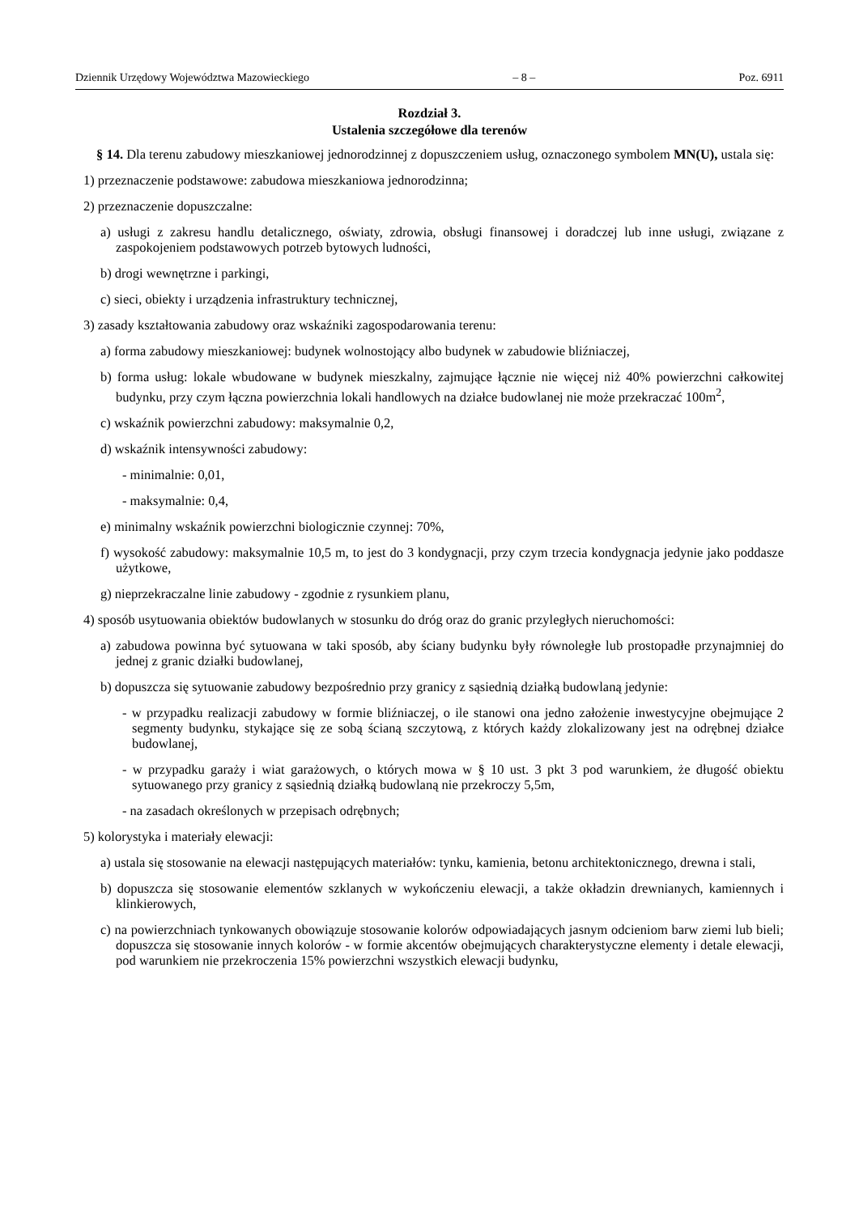Dziennik Urzędowy Województwa Mazowieckiego – 8 – Poz. 6911
Rozdział 3.
Ustalenia szczegółowe dla terenów
§ 14. Dla terenu zabudowy mieszkaniowej jednorodzinnej z dopuszczeniem usług, oznaczonego symbolem MN(U), ustala się:
1) przeznaczenie podstawowe: zabudowa mieszkaniowa jednorodzinna;
2) przeznaczenie dopuszczalne:
a) usługi z zakresu handlu detalicznego, oświaty, zdrowia, obsługi finansowej i doradczej lub inne usługi, związane z zaspokojeniem podstawowych potrzeb bytowych ludności,
b) drogi wewnętrzne i parkingi,
c) sieci, obiekty i urządzenia infrastruktury technicznej,
3) zasady kształtowania zabudowy oraz wskaźniki zagospodarowania terenu:
a) forma zabudowy mieszkaniowej: budynek wolnostojący albo budynek w zabudowie bliźniaczej,
b) forma usług: lokale wbudowane w budynek mieszkalny, zajmujące łącznie nie więcej niż 40% powierzchni całkowitej budynku, przy czym łączna powierzchnia lokali handlowych na działce budowlanej nie może przekraczać 100m<sup>2</sup>,
c) wskaźnik powierzchni zabudowy: maksymalnie 0,2,
d) wskaźnik intensywności zabudowy:
- minimalnie: 0,01,
- maksymalnie: 0,4,
e) minimalny wskaźnik powierzchni biologicznie czynnej: 70%,
f) wysokość zabudowy: maksymalnie 10,5 m, to jest do 3 kondygnacji, przy czym trzecia kondygnacja jedynie jako poddasze użytkowe,
g) nieprzekraczalne linie zabudowy - zgodnie z rysunkiem planu,
4) sposób usytuowania obiektów budowlanych w stosunku do dróg oraz do granic przyległych nieruchomości:
a) zabudowa powinna być sytuowana w taki sposób, aby ściany budynku były równoległe lub prostopadłe przynajmniej do jednej z granic działki budowlanej,
b) dopuszcza się sytuowanie zabudowy bezpośrednio przy granicy z sąsiednią działką budowlaną jedynie:
- w przypadku realizacji zabudowy w formie bliźniaczej, o ile stanowi ona jedno założenie inwestycyjne obejmujące 2 segmenty budynku, stykające się ze sobą ścianą szczytową, z których każdy zlokalizowany jest na odrębnej działce budowlanej,
- w przypadku garaży i wiat garażowych, o których mowa w § 10 ust. 3 pkt 3 pod warunkiem, że długość obiektu sytuowanego przy granicy z sąsiednią działką budowlaną nie przekroczy 5,5m,
- na zasadach określonych w przepisach odrębnych;
5) kolorystyka i materiały elewacji:
a) ustala się stosowanie na elewacji następujących materiałów: tynku, kamienia, betonu architektonicznego, drewna i stali,
b) dopuszcza się stosowanie elementów szklanych w wykończeniu elewacji, a także okładzin drewnianych, kamiennych i klinkierowych,
c) na powierzchniach tynkowanych obowiązuje stosowanie kolorów odpowiadających jasnym odcieniom barw ziemi lub bieli; dopuszcza się stosowanie innych kolorów - w formie akcentów obejmujących charakterystyczne elementy i detale elewacji, pod warunkiem nie przekroczenia 15% powierzchni wszystkich elewacji budynku,